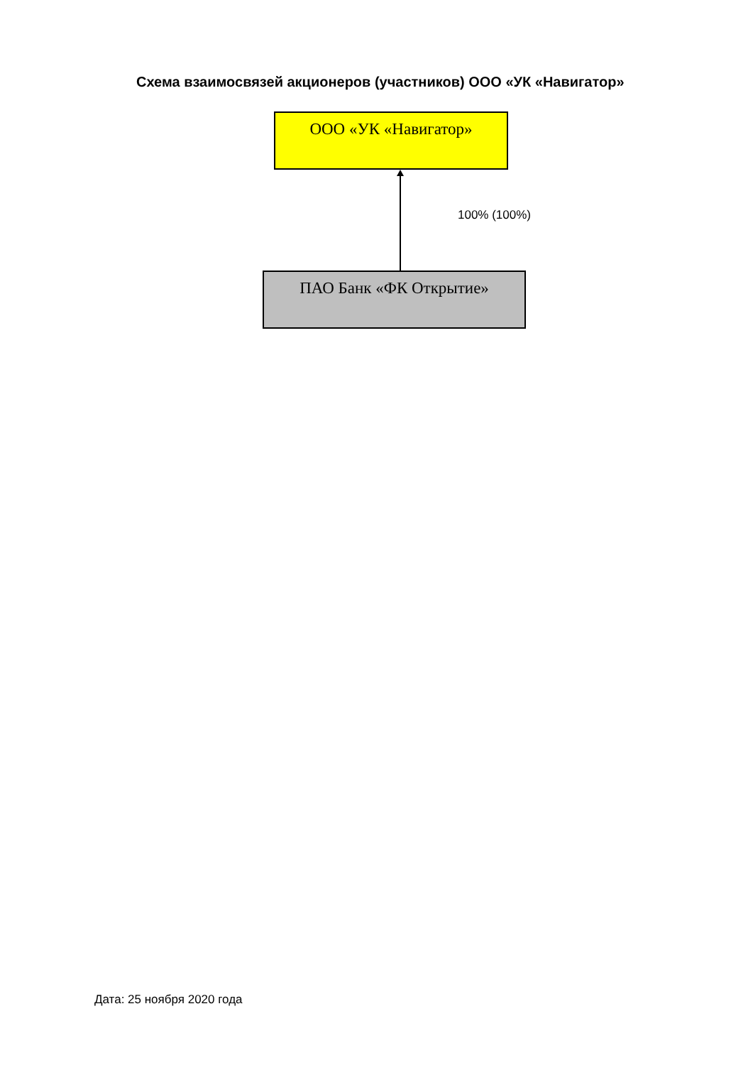Схема взаимосвязей акционеров (участников) ООО «УК «Навигатор»
ООО «УК «Навигатор»
100% (100%)
ПАО Банк «ФК Открытие»
Дата: 25 ноября 2020 года